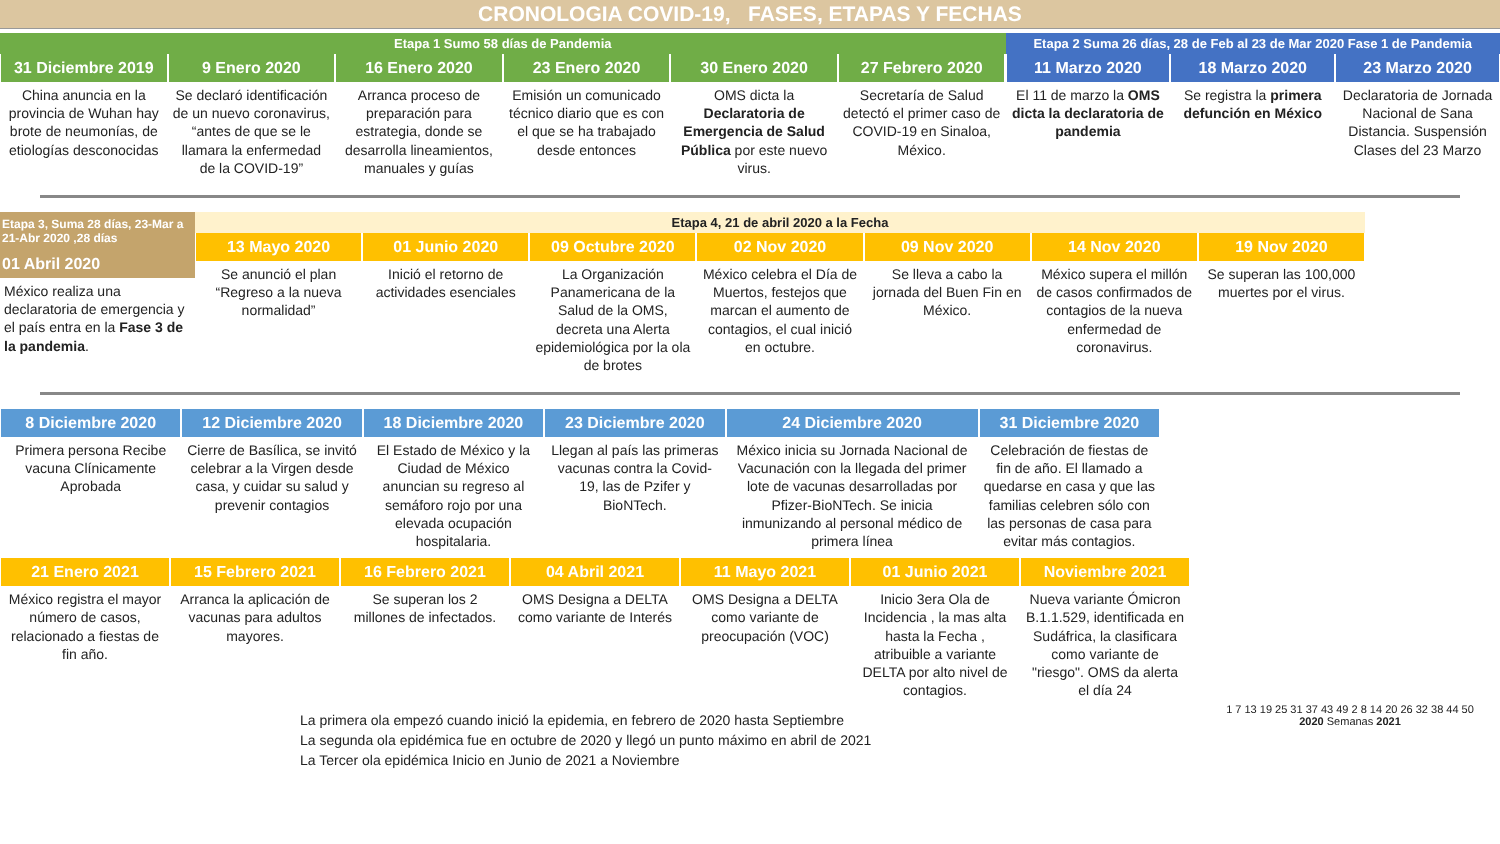CRONOLOGIA COVID-19, FASES, ETAPAS Y FECHAS
Etapa 1 Sumo 58 días de Pandemia
31 Diciembre 2019
China anuncia en la provincia de Wuhan hay brote de neumonías, de etiologías desconocidas
9 Enero 2020
Se declaró identificación de un nuevo coronavirus, “antes de que se le llamara la enfermedad de la COVID-19”
16 Enero 2020
Arranca proceso de preparación para estrategia, donde se desarrolla lineamientos, manuales y guías
23 Enero 2020
Emisión un comunicado técnico diario que es con el que se ha trabajado desde entonces
30 Enero 2020
OMS dicta la Declaratoria de Emergencia de Salud Pública por este nuevo virus.
27 Febrero 2020
Secretaría de Salud detectó el primer caso de COVID-19 en Sinaloa, México.
Etapa 2 Suma 26 días, 28 de Feb al 23 de Mar 2020 Fase 1 de Pandemia
11 Marzo 2020
El 11 de marzo la OMS dicta la declaratoria de pandemia
18 Marzo 2020
Se registra la primera defunción en México
23 Marzo 2020
Declaratoria de Jornada Nacional de Sana Distancia. Suspensión Clases del 23 Marzo
Etapa 3, Suma 28 días, 23-Mar a 21-Abr 2020 ,28 días
01 Abril 2020
México realiza una declaratoria de emergencia y el país entra en la Fase 3 de la pandemia.
Etapa 4, 21 de abril 2020 a la Fecha
13 Mayo 2020
Se anunció el plan “Regreso a la nueva normalidad”
01 Junio 2020
Inició el retorno de actividades esenciales
09 Octubre 2020
La Organización Panamericana de la Salud de la OMS, decreta una Alerta epidemiológica por la ola de brotes
02 Nov 2020
México celebra el Día de Muertos, festejos que marcan el aumento de contagios, el cual inició en octubre.
09 Nov 2020
Se lleva a cabo la jornada del Buen Fin en México.
14 Nov 2020
México supera el millón de casos confirmados de contagios de la nueva enfermedad de coronavirus.
19 Nov 2020
Se superan las 100,000 muertes por el virus.
8 Diciembre 2020
Primera persona Recibe vacuna Clínicamente Aprobada
12 Diciembre 2020
Cierre de Basílica, se invitó celebrar a la Virgen desde casa, y cuidar su salud y prevenir contagios
18 Diciembre 2020
El Estado de México y la Ciudad de México anuncian su regreso al semáforo rojo por una elevada ocupación hospitalaria.
23 Diciembre 2020
Llegan al país las primeras vacunas contra la Covid-19, las de Pzifer y BioNTech.
24 Diciembre 2020
México inicia su Jornada Nacional de Vacunación con la llegada del primer lote de vacunas desarrolladas por Pfizer-BioNTech. Se inicia inmunizando al personal médico de primera línea
31 Diciembre 2020
Celebración de fiestas de fin de año. El llamado a quedarse en casa y que las familias celebren sólo con las personas de casa para evitar más contagios.
21 Enero 2021
México registra el mayor número de casos, relacionado a fiestas de fin año.
15 Febrero 2021
Arranca la aplicación de vacunas para adultos mayores.
16 Febrero 2021
Se superan los 2 millones de infectados.
04 Abril 2021
OMS Designa a DELTA como variante de Interés
11 Mayo 2021
OMS Designa a DELTA como variante de preocupación (VOC)
01 Junio 2021
Inicio 3era Ola de Incidencia , la mas alta hasta la Fecha , atribuible a variante DELTA por alto nivel de contagios.
Noviembre 2021
Nueva variante Ómicron B.1.1.529, identificada en Sudáfrica, la clasificara como variante de "riesgo". OMS da alerta el día 24
La primera ola empezó cuando inició la epidemia, en febrero de 2020 hasta Septiembre
La segunda ola epidémica fue en octubre de 2020 y llegó un punto máximo en abril de 2021
La Tercer ola epidémica Inicio en Junio de 2021 a Noviembre
1 7 13 19 25 31 37 43 49 2 8 14 20 26 32 38 44 50
2020 Semanas 2021